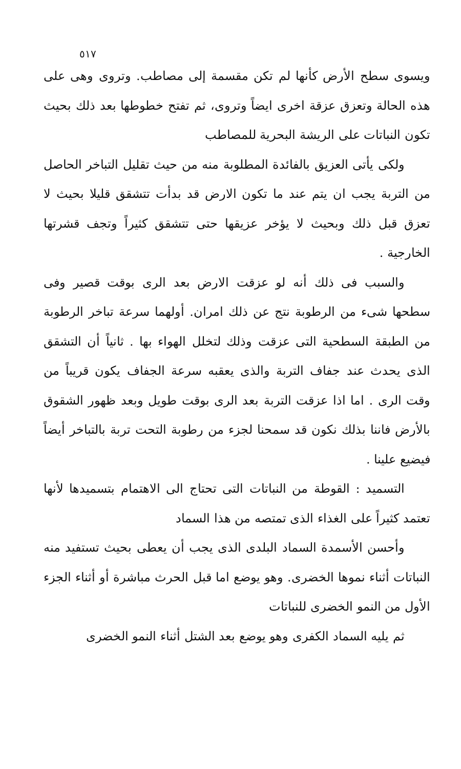٥١٧
ويسوى سطح الأرض كأنها لم تكن مقسمة إلى مصاطب. وتروى وهى على هذه الحالة وتعزق عزقة اخرى ايضاً وتروى، ثم تفتح خطوطها بعد ذلك بحيث تكون النباتات على الريشة البحرية للمصاطب
ولكى يأتى العزيق بالفائدة المطلوبة منه من حيث تقليل التباخر الحاصل من التربة يجب ان يتم عند ما تكون الارض قد بدأت تتشقق قليلا بحيث لا تعزق قبل ذلك وبحيث لا يؤخر عزيقها حتى تتشقق كثيراً وتجف قشرتها الخارجية .
والسبب فى ذلك أنه لو عزقت الارض بعد الرى بوقت قصير وفى سطحها شىء من الرطوبة نتج عن ذلك امران. أولهما سرعة تباخر الرطوبة من الطبقة السطحية التى عزقت وذلك لتخلل الهواء بها . ثانياً أن التشقق الذى يحدث عند جفاف التربة والذى يعقبه سرعة الجفاف يكون قريباً من وقت الرى . اما اذا عزقت التربة بعد الرى بوقت طويل وبعد ظهور الشقوق بالأرض فاننا بذلك نكون قد سمحنا لجزء من رطوبة التحت تربة بالتباخر أيضاً فيضيع علينا .
التسميد : القوطة من النباتات التى تحتاج الى الاهتمام بتسميدها لأنها تعتمد كثيراً على الغذاء الذى تمتصه من هذا السماد
وأحسن الأسمدة السماد البلدى الذى يجب أن يعطى بحيث تستفيد منه النباتات أثناء نموها الخضرى. وهو يوضع اما قبل الحرث مباشرة أو أثناء الجزء الأول من النمو الخضرى للنباتات
ثم يليه السماد الكفرى وهو يوضع بعد الشتل أثناء النمو الخضرى